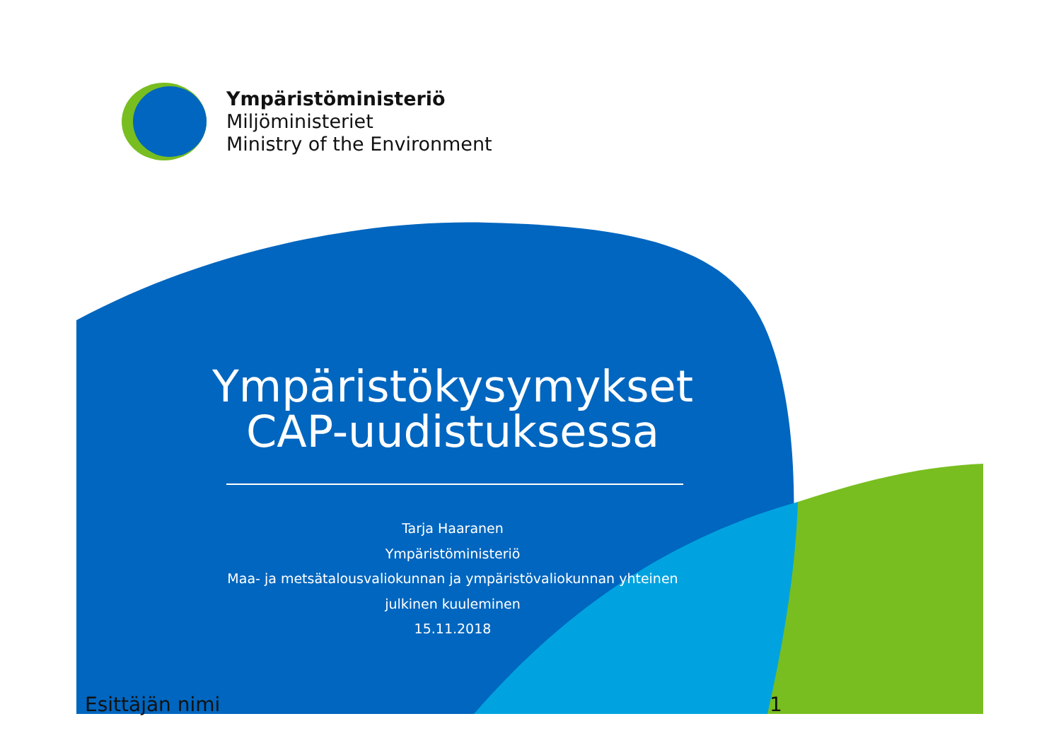Ympäristöministeriö
Miljöministeriet
Ministry of the Environment
Ympäristökysymykset CAP-uudistuksessa
Tarja Haaranen
Ympäristöministeriö
Maa- ja metsätalousvaliokunnan ja ympäristövaliokunnan yhteinen
julkinen kuuleminen
15.11.2018
Esittäjän nimi 1